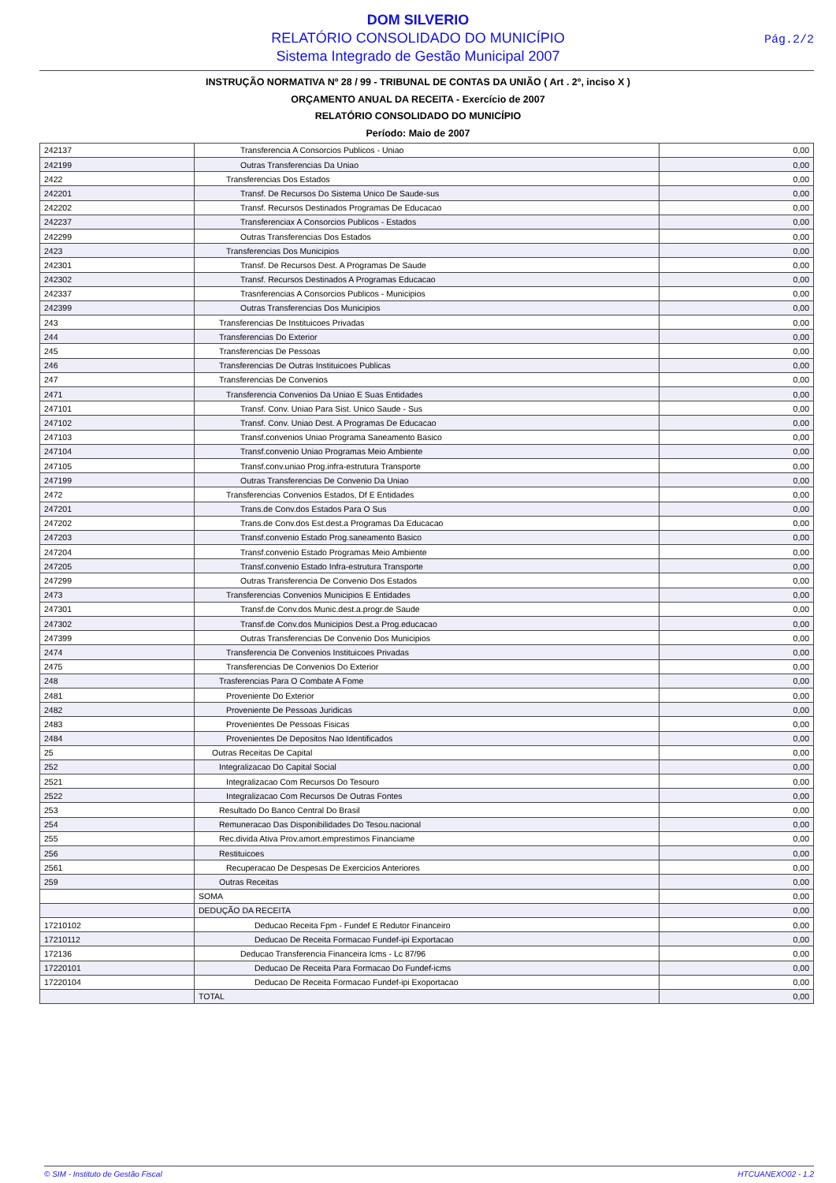DOM SILVERIO
RELATÓRIO CONSOLIDADO DO MUNICÍPIO
Sistema Integrado de Gestão Municipal 2007
Pág.2/2
INSTRUÇÃO NORMATIVA Nº 28 / 99 - TRIBUNAL DE CONTAS DA UNIÃO ( Art . 2º, inciso X )
ORÇAMENTO ANUAL DA RECEITA - Exercício de 2007
RELATÓRIO CONSOLIDADO DO MUNICÍPIO
Período: Maio de 2007
| 242137 | Transferencia A Consorcios Publicos - Uniao | 0,00 |
| 242199 | Outras Transferencias Da Uniao | 0,00 |
| 2422 | Transferencias Dos Estados | 0,00 |
| 242201 | Transf. De Recursos Do Sistema Unico De Saude-sus | 0,00 |
| 242202 | Transf. Recursos Destinados Programas De Educacao | 0,00 |
| 242237 | Transferenciax A Consorcios Publicos - Estados | 0,00 |
| 242299 | Outras Transferencias Dos Estados | 0,00 |
| 2423 | Transferencias Dos Municipios | 0,00 |
| 242301 | Transf. De Recursos Dest. A Programas De Saude | 0,00 |
| 242302 | Transf. Recursos Destinados A Programas Educacao | 0,00 |
| 242337 | Trasnferencias A Consorcios Publicos - Municipios | 0,00 |
| 242399 | Outras Transferencias Dos Municipios | 0,00 |
| 243 | Transferencias De Instituicoes Privadas | 0,00 |
| 244 | Transferencias Do Exterior | 0,00 |
| 245 | Transferencias De Pessoas | 0,00 |
| 246 | Transferencias De Outras Instituicoes Publicas | 0,00 |
| 247 | Transferencias De Convenios | 0,00 |
| 2471 | Transferencia Convenios Da Uniao E Suas Entidades | 0,00 |
| 247101 | Transf. Conv. Uniao Para Sist. Unico Saude - Sus | 0,00 |
| 247102 | Transf. Conv. Uniao Dest. A Programas De Educacao | 0,00 |
| 247103 | Transf.convenios Uniao Programa Saneamento Basico | 0,00 |
| 247104 | Transf.convenio Uniao Programas Meio Ambiente | 0,00 |
| 247105 | Transf.conv.uniao Prog.infra-estrutura Transporte | 0,00 |
| 247199 | Outras Transferencias De Convenio Da Uniao | 0,00 |
| 2472 | Transferencias Convenios Estados, Df E Entidades | 0,00 |
| 247201 | Trans.de Conv.dos Estados Para O Sus | 0,00 |
| 247202 | Trans.de Conv.dos Est.dest.a Programas Da Educacao | 0,00 |
| 247203 | Transf.convenio Estado Prog.saneamento Basico | 0,00 |
| 247204 | Transf.convenio Estado Programas Meio Ambiente | 0,00 |
| 247205 | Transf.convenio Estado Infra-estrutura Transporte | 0,00 |
| 247299 | Outras Transferencia De Convenio Dos Estados | 0,00 |
| 2473 | Transferencias Convenios Municipios E Entidades | 0,00 |
| 247301 | Transf.de Conv.dos Munic.dest.a.progr.de Saude | 0,00 |
| 247302 | Transf.de Conv.dos Municipios Dest.a Prog.educacao | 0,00 |
| 247399 | Outras Transferencias De Convenio Dos Municipios | 0,00 |
| 2474 | Transferencia De Convenios Instituicoes Privadas | 0,00 |
| 2475 | Transferencias De Convenios Do Exterior | 0,00 |
| 248 | Trasferencias Para O Combate A Fome | 0,00 |
| 2481 | Proveniente Do Exterior | 0,00 |
| 2482 | Proveniente De Pessoas Juridicas | 0,00 |
| 2483 | Provenientes De Pessoas Fisicas | 0,00 |
| 2484 | Provenientes De Depositos Nao Identificados | 0,00 |
| 25 | Outras Receitas De Capital | 0,00 |
| 252 | Integralizacao Do Capital Social | 0,00 |
| 2521 | Integralizacao Com Recursos Do Tesouro | 0,00 |
| 2522 | Integralizacao Com Recursos De Outras Fontes | 0,00 |
| 253 | Resultado Do Banco Central Do Brasil | 0,00 |
| 254 | Remuneracao Das Disponibilidades Do Tesou.nacional | 0,00 |
| 255 | Rec.divida Ativa Prov.amort.emprestimos Financiame | 0,00 |
| 256 | Restituicoes | 0,00 |
| 2561 | Recuperacao De Despesas De Exercicios Anteriores | 0,00 |
| 259 | Outras Receitas | 0,00 |
| | SOMA | 0,00 |
| | DEDUÇÃO DA RECEITA | 0,00 |
| 17210102 | Deducao Receita Fpm - Fundef E Redutor Financeiro | 0,00 |
| 17210112 | Deducao De Receita Formacao Fundef-ipi Exportacao | 0,00 |
| 172136 | Deducao Transferencia Financeira Icms - Lc 87/96 | 0,00 |
| 17220101 | Deducao De Receita Para Formacao Do Fundef-icms | 0,00 |
| 17220104 | Deducao De Receita Formacao Fundef-ipi Exoportacao | 0,00 |
| | TOTAL | 0,00 |
© SIM - Instituto de Gestão Fiscal HTCUANEXO02 - 1.2